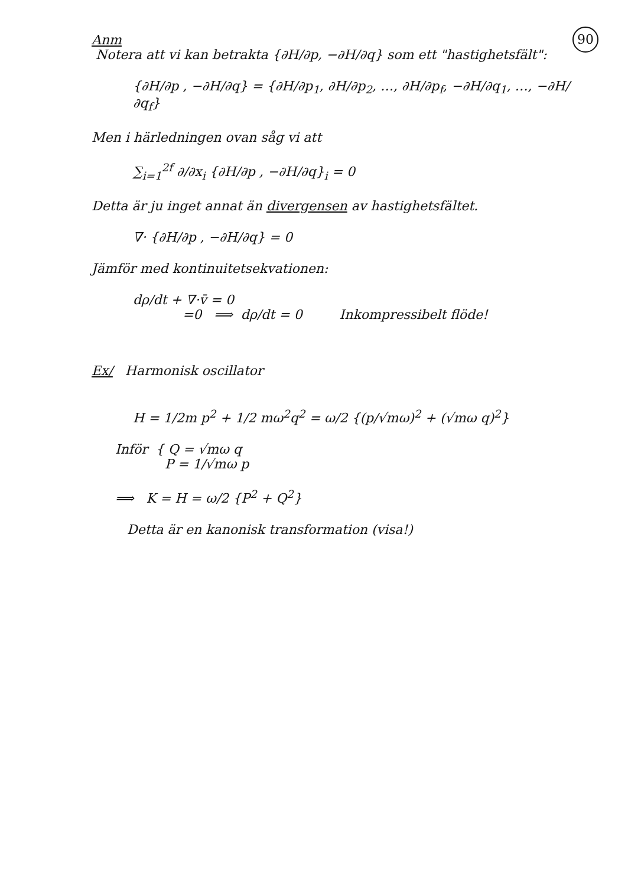90
Anm
Notera att vi kan betrakta {∂H/∂p, −∂H/∂q} som ett "hastighetsfält":
{∂H/∂p , −∂H/∂q} = {∂H/∂p<sub>1</sub>, ∂H/∂p<sub>2</sub>, …, ∂H/∂p<sub>f</sub>, −∂H/∂q<sub>1</sub>, …, −∂H/∂q<sub>f</sub>}
Men i härledningen ovan såg vi att
∑<sub>i=1</sub><sup>2f</sup> ∂/∂x<sub>i</sub> {∂H/∂p , −∂H/∂q}<sub>i</sub> = 0
Detta är ju inget annat än divergensen av hastighetsfältet.
∇· {∂H/∂p , −∂H/∂q} = 0
Jämför med kontinuitetsekvationen:
dρ/dt + ∇·v̄ = 0
=0 ⟹ dρ/dt = 0 Inkompressibelt flöde!
Ex/ Harmonisk oscillator
H = 1/2m p<sup>2</sup> + 1/2 mω<sup>2</sup>q<sup>2</sup> = ω/2 {(p/√mω)<sup>2</sup> + (√mω q)<sup>2</sup>}
Inför { Q = √mω q
P = 1/√mω p
⟹ K = H = ω/2 {P<sup>2</sup> + Q<sup>2</sup>}
Detta är en kanonisk transformation (visa!)